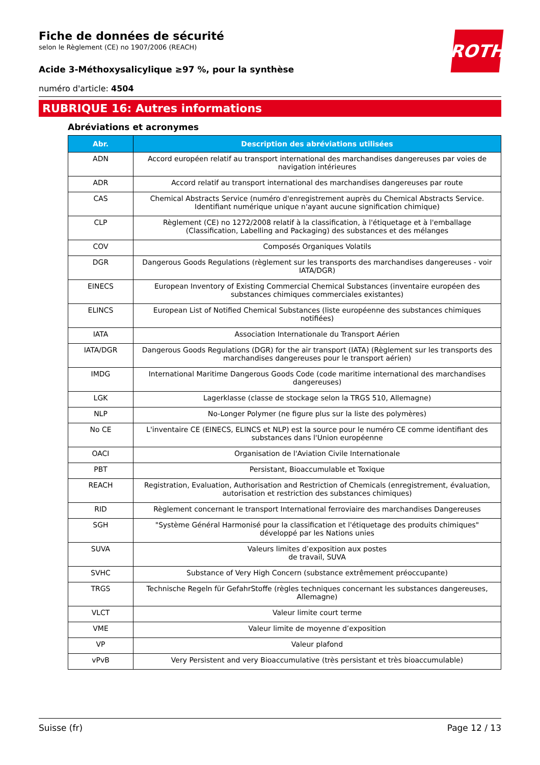ROTH
Fiche de données de sécurité
selon le Règlement (CE) no 1907/2006 (REACH)
Acide 3-Méthoxysalicylique ≥97 %, pour la synthèse
numéro d'article: 4504
RUBRIQUE 16: Autres informations
Abréviations et acronymes
| Abr. | Description des abréviations utilisées |
| --- | --- |
| ADN | Accord européen relatif au transport international des marchandises dangereuses par voies de navigation intérieures |
| ADR | Accord relatif au transport international des marchandises dangereuses par route |
| CAS | Chemical Abstracts Service (numéro d'enregistrement auprès du Chemical Abstracts Service. Identifiant numérique unique n'ayant aucune signification chimique) |
| CLP | Règlement (CE) no 1272/2008 relatif à la classification, à l'étiquetage et à l'emballage (Classification, Labelling and Packaging) des substances et des mélanges |
| COV | Composés Organiques Volatils |
| DGR | Dangerous Goods Regulations (règlement sur les transports des marchandises dangereuses - voir IATA/DGR) |
| EINECS | European Inventory of Existing Commercial Chemical Substances (inventaire européen des substances chimiques commerciales existantes) |
| ELINCS | European List of Notified Chemical Substances (liste européenne des substances chimiques notifiées) |
| IATA | Association Internationale du Transport Aérien |
| IATA/DGR | Dangerous Goods Regulations (DGR) for the air transport (IATA) (Règlement sur les transports des marchandises dangereuses pour le transport aérien) |
| IMDG | International Maritime Dangerous Goods Code (code maritime international des marchandises dangereuses) |
| LGK | Lagerklasse (classe de stockage selon la TRGS 510, Allemagne) |
| NLP | No-Longer Polymer (ne figure plus sur la liste des polymères) |
| No CE | L'inventaire CE (EINECS, ELINCS et NLP) est la source pour le numéro CE comme identifiant des substances dans l'Union européenne |
| OACI | Organisation de l'Aviation Civile Internationale |
| PBT | Persistant, Bioaccumulable et Toxique |
| REACH | Registration, Evaluation, Authorisation and Restriction of Chemicals (enregistrement, évaluation, autorisation et restriction des substances chimiques) |
| RID | Règlement concernant le transport International ferroviaire des marchandises Dangereuses |
| SGH | "Système Général Harmonisé pour la classification et l'étiquetage des produits chimiques" développé par les Nations unies |
| SUVA | Valeurs limites d’exposition aux postes de travail, SUVA |
| SVHC | Substance of Very High Concern (substance extrêmement préoccupante) |
| TRGS | Technische Regeln für GefahrStoffe (règles techniques concernant les substances dangereuses, Allemagne) |
| VLCT | Valeur limite court terme |
| VME | Valeur limite de moyenne d’exposition |
| VP | Valeur plafond |
| vPvB | Very Persistent and very Bioaccumulative (très persistant et très bioaccumulable) |
Suisse (fr) Page 12 / 13